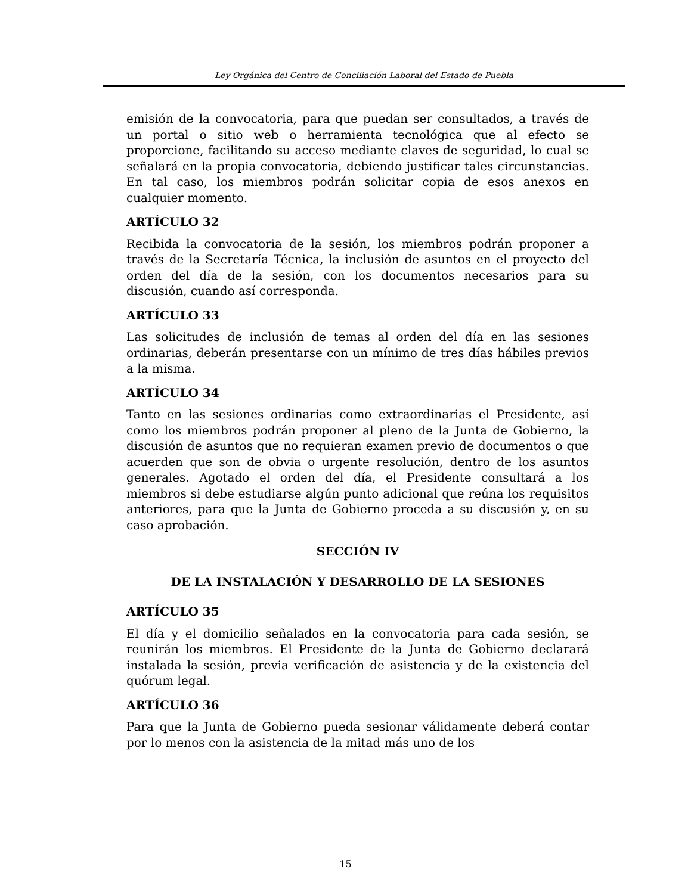Ley Orgánica del Centro de Conciliación Laboral del Estado de Puebla
emisión de la convocatoria, para que puedan ser consultados, a través de un portal o sitio web o herramienta tecnológica que al efecto se proporcione, facilitando su acceso mediante claves de seguridad, lo cual se señalará en la propia convocatoria, debiendo justificar tales circunstancias. En tal caso, los miembros podrán solicitar copia de esos anexos en cualquier momento.
ARTÍCULO 32
Recibida la convocatoria de la sesión, los miembros podrán proponer a través de la Secretaría Técnica, la inclusión de asuntos en el proyecto del orden del día de la sesión, con los documentos necesarios para su discusión, cuando así corresponda.
ARTÍCULO 33
Las solicitudes de inclusión de temas al orden del día en las sesiones ordinarias, deberán presentarse con un mínimo de tres días hábiles previos a la misma.
ARTÍCULO 34
Tanto en las sesiones ordinarias como extraordinarias el Presidente, así como los miembros podrán proponer al pleno de la Junta de Gobierno, la discusión de asuntos que no requieran examen previo de documentos o que acuerden que son de obvia o urgente resolución, dentro de los asuntos generales. Agotado el orden del día, el Presidente consultará a los miembros si debe estudiarse algún punto adicional que reúna los requisitos anteriores, para que la Junta de Gobierno proceda a su discusión y, en su caso aprobación.
SECCIÓN IV
DE LA INSTALACIÓN Y DESARROLLO DE LA SESIONES
ARTÍCULO 35
El día y el domicilio señalados en la convocatoria para cada sesión, se reunirán los miembros. El Presidente de la Junta de Gobierno declarará instalada la sesión, previa verificación de asistencia y de la existencia del quórum legal.
ARTÍCULO 36
Para que la Junta de Gobierno pueda sesionar válidamente deberá contar por lo menos con la asistencia de la mitad más uno de los
15